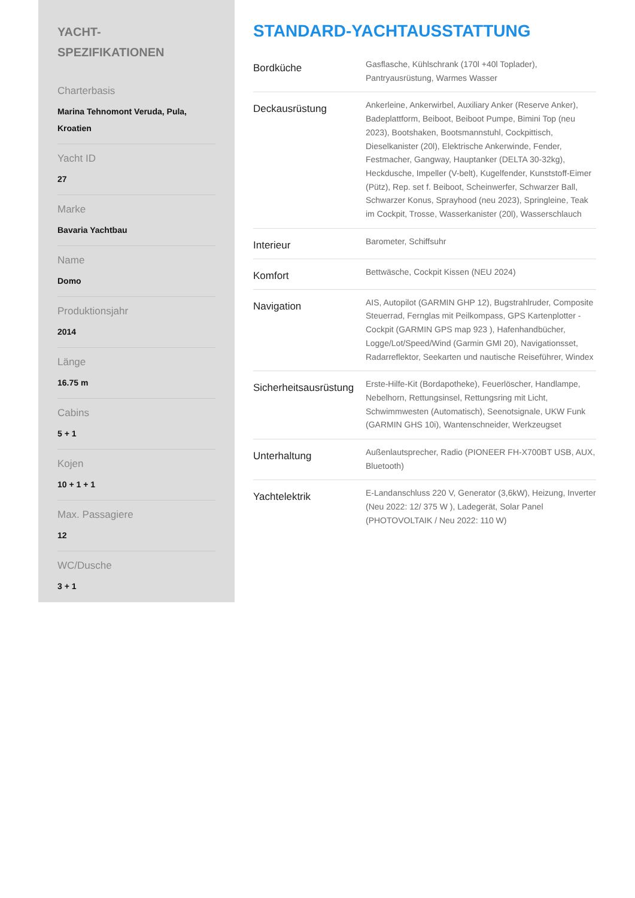YACHT-
SPEZIFIKATIONEN
Charterbasis
Marina Tehnomont Veruda, Pula, Kroatien
Yacht ID
27
Marke
Bavaria Yachtbau
Name
Domo
Produktionsjahr
2014
Länge
16.75 m
Cabins
5 + 1
Kojen
10 + 1 + 1
Max. Passagiere
12
WC/Dusche
3 + 1
STANDARD-YACHTAUSSTATTUNG
| Bordküche | Gasflasche, Kühlschrank (170l +40l Toplader), Pantryausrüstung, Warmes Wasser |
| Deckausrüstung | Ankerleine, Ankerwirbel, Auxiliary Anker (Reserve Anker), Badeplattform, Beiboot, Beiboot Pumpe, Bimini Top (neu 2023), Bootshaken, Bootsmannstuhl, Cockpittisch, Dieselkanister (20l), Elektrische Ankerwinde, Fender, Festmacher, Gangway, Hauptanker (DELTA 30-32kg), Heckdusche, Impeller (V-belt), Kugelfender, Kunststoff-Eimer (Pütz), Rep. set f. Beiboot, Scheinwerfer, Schwarzer Ball, Schwarzer Konus, Sprayhood (neu 2023), Springleine, Teak im Cockpit, Trosse, Wasserkanister (20l), Wasserschlauch |
| Interieur | Barometer, Schiffsuhr |
| Komfort | Bettwäsche, Cockpit Kissen (NEU 2024) |
| Navigation | AIS, Autopilot (GARMIN GHP 12), Bugstrahlruder, Composite Steuerrad, Fernglas mit Peilkompass, GPS Kartenplotter - Cockpit (GARMIN GPS map 923 ), Hafenhandbücher, Logge/Lot/Speed/Wind (Garmin GMI 20), Navigationsset, Radarreflektor, Seekarten und nautische Reiseführer, Windex |
| Sicherheitsausrüstung | Erste-Hilfe-Kit (Bordapotheke), Feuerlöscher, Handlampe, Nebelhorn, Rettungsinsel, Rettungsring mit Licht, Schwimmwesten (Automatisch), Seenotsignale, UKW Funk (GARMIN GHS 10i), Wantenschneider, Werkzeugset |
| Unterhaltung | Außenlautsprecher, Radio (PIONEER FH-X700BT USB, AUX, Bluetooth) |
| Yachtelektrik | E-Landanschluss 220 V, Generator (3,6kW), Heizung, Inverter (Neu 2022: 12/ 375 W ), Ladegerät, Solar Panel (PHOTOVOLTAIK / Neu 2022: 110 W) |